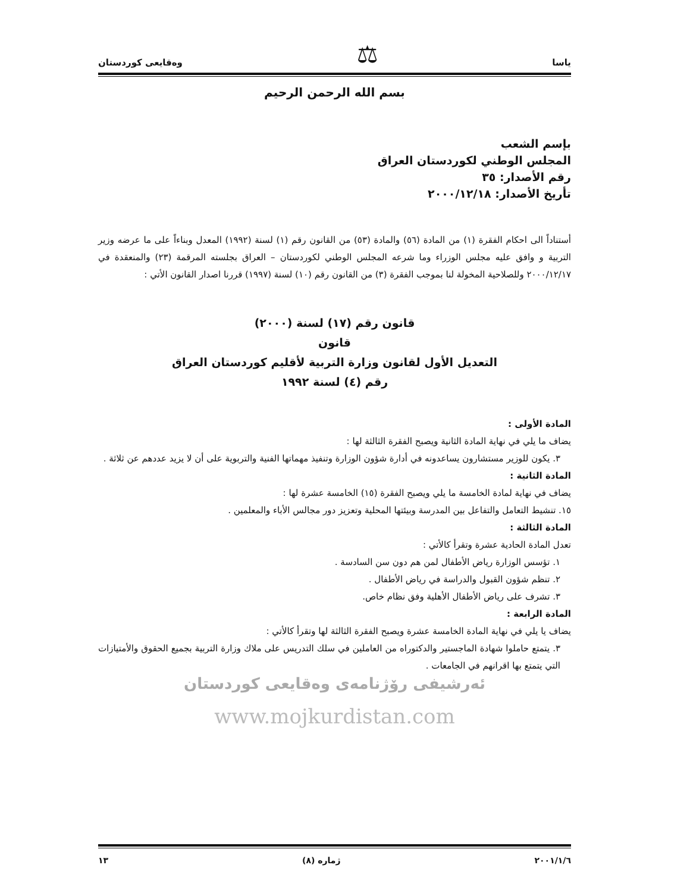ياسا ⚖ وەقايعی كوردستان
بسم الله الرحمن الرحيم
بإسم الشعب
المجلس الوطني لكوردستان العراق
رقم الأصدار: ٣٥
تأريخ الأصدار: ٢٠٠٠/١٢/١٨
أستناداً الى احكام الفقرة (١) من المادة (٥٦) والمادة (٥٣) من القانون رقم (١) لسنة (١٩٩٢) المعدل وبناءاً على ما عرضه وزير التربية و وافق عليه مجلس الوزراء وما شرعه المجلس الوطني لكوردستان – العراق بجلسته المرقمة (٢٣) والمنعقدة في ٢٠٠٠/١٢/١٧ وللصلاحية المخولة لنا بموجب الفقرة (٣) من القانون رقم (١٠) لسنة (١٩٩٧) قررنا اصدار القانون الأتي :
قانون رقم (١٧) لسنة (٢٠٠٠)
قانون
التعديل الأول لقانون وزارة التربية لأقليم كوردستان العراق
رقم (٤) لسنة ١٩٩٢
المادة الأولى :
يضاف ما يلي في نهاية المادة الثانية ويصبح الفقرة الثالثة لها :
٣. يكون للوزير مستشارون يساعدونه في أدارة شؤون الوزارة وتنفيذ مهماتها الفنية والتربوية على أن لا يزيد عددهم عن ثلاثة .
المادة الثانية :
يضاف في نهاية لمادة الخامسة ما يلي ويصبح الفقرة (١٥) الخامسة عشرة لها :
١٥. تنشيط التعامل والتفاعل بين المدرسة وبيئتها المحلية وتعزيز دور مجالس الأباء والمعلمين .
المادة الثالثة :
تعدل المادة الحادية عشرة وتقرأ كالأتي :
١. تؤسس الوزارة رياض الأطفال لمن هم دون سن السادسة .
٢. تنظم شؤون القبول والدراسة في رياض الأطفال .
٣. تشرف على رياض الأطفال الأهلية وفق نظام خاص.
المادة الرابعة :
يضاف يا يلي في نهاية المادة الخامسة عشرة ويصبح الفقرة الثالثة لها وتقرأ كالأتي :
٣. يتمتع حاملوا شهادة الماجستير والدكتوراه من العاملين في سلك التدريس على ملاك وزارة التربية بجميع الحقوق والأمتيازات التي يتمتع بها اقرانهم في الجامعات .
ئەرشیفی رۆژنامەی وەقایعی كوردستان
www.mojkurdistan.com
٢٠٠١/١/٦ ژمارە (٨) ١٣